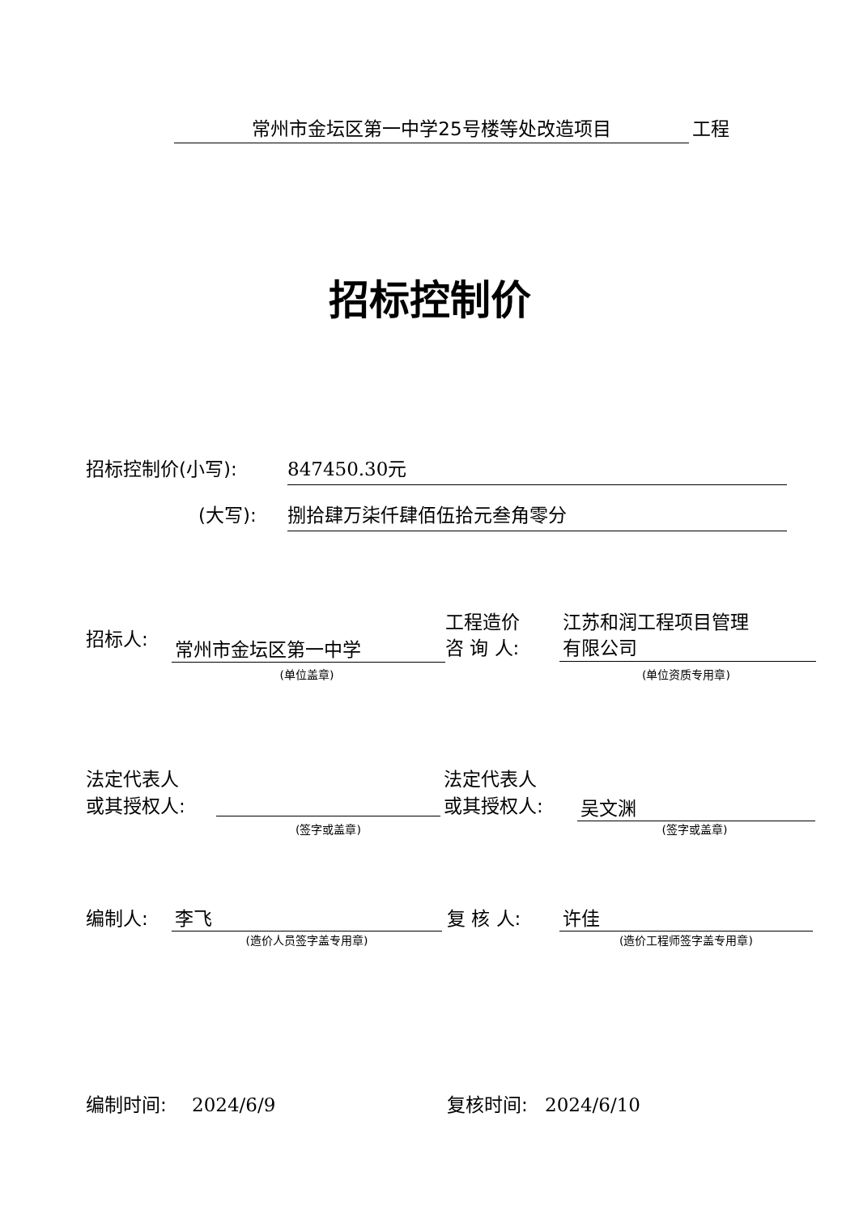常州市金坛区第一中学25号楼等处改造项目 工程
招标控制价
招标控制价(小写): 847450.30元
(大写): 捌拾肆万柒仟肆佰伍拾元叁角零分
招标人: 常州市金坛区第一中学
(单位盖章)
工程造价
咨 询 人:
江苏和润工程项目管理
有限公司
(单位资质专用章)
法定代表人
或其授权人:
(签字或盖章)
法定代表人
或其授权人:
吴文渊
(签字或盖章)
编制人: 李飞
(造价人员签字盖专用章)
复 核 人: 许佳
(造价工程师签字盖专用章)
编制时间: 2024/6/9 复核时间: 2024/6/10